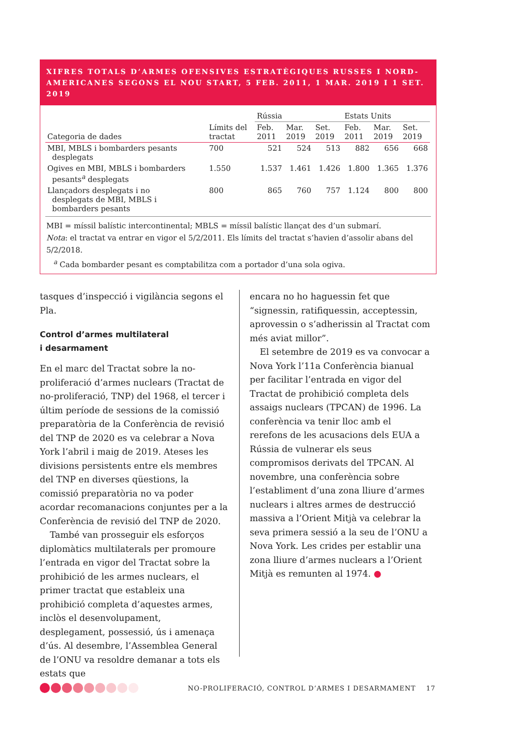XIFRES TOTALS D’ARMES OFENSIVES ESTRATÈGIQUES RUSSES I NORD-AMERICANES SEGONS EL NOU START, 5 FEB. 2011, 1 MAR. 2019 I 1 SET. 2019
| | | Rússia | | | Estats Units | | |
| --- | --- | --- | --- | --- | --- | --- | --- |
| Categoria de dades | Límits del tractat | Feb. 2011 | Mar. 2019 | Set. 2019 | Feb. 2011 | Mar. 2019 | Set. 2019 |
| MBI, MBLS i bombarders pesants desplegats | 700 | 521 | 524 | 513 | 882 | 656 | 668 |
| Ogives en MBI, MBLS i bombarders pesants<sup>a</sup> desplegats | 1.550 | 1.537 | 1.461 | 1.426 | 1.800 | 1.365 | 1.376 |
| Llançadors desplegats i no desplegats de MBI, MBLS i bombarders pesants | 800 | 865 | 760 | 757 | 1.124 | 800 | 800 |
MBI = míssil balístic intercontinental; MBLS = míssil balístic llançat des d’un submarí.
Nota: el tractat va entrar en vigor el 5/2/2011. Els límits del tractat s’havien d’assolir abans del 5/2/2018.
<sup>a</sup> Cada bombarder pesant es comptabilitza com a portador d’una sola ogiva.
tasques d’inspecció i vigilància segons el Pla.
Control d’armes multilateral
i desarmament
En el marc del Tractat sobre la no-proliferació d’armes nuclears (Tractat de no-proliferació, TNP) del 1968, el tercer i últim període de sessions de la comissió preparatòria de la Conferència de revisió del TNP de 2020 es va celebrar a Nova York l’abril i maig de 2019. Ateses les divisions persistents entre els membres del TNP en diverses qüestions, la comissió preparatòria no va poder acordar recomanacions conjuntes per a la Conferència de revisió del TNP de 2020.
També van prosseguir els esforços diplomàtics multilaterals per promoure l’entrada en vigor del Tractat sobre la prohibició de les armes nuclears, el primer tractat que estableix una prohibició completa d’aquestes armes, inclòs el desenvolupament, desplegament, possessió, ús i amenaça d’ús. Al desembre, l’Assemblea General de l’ONU va resoldre demanar a tots els estats que
encara no ho haguessin fet que “signessin, ratifiquessin, acceptessin, aprovessin o s’adherissin al Tractat com més aviat millor”.
El setembre de 2019 es va convocar a Nova York l’11a Conferència bianual per facilitar l’entrada en vigor del Tractat de prohibició completa dels assaigs nuclears (TPCAN) de 1996. La conferència va tenir lloc amb el rerefons de les acusacions dels EUA a Rússia de vulnerar els seus compromisos derivats del TPCAN. Al novembre, una conferència sobre l’establiment d’una zona lliure d’armes nuclears i altres armes de destrucció massiva a l’Orient Mitjà va celebrar la seva primera sessió a la seu de l’ONU a Nova York. Les crides per establir una zona lliure d’armes nuclears a l’Orient Mitjà es remunten al 1974. ●
NO-PROLIFERACIÓ, CONTROL D’ARMES I DESARMAMENT 17